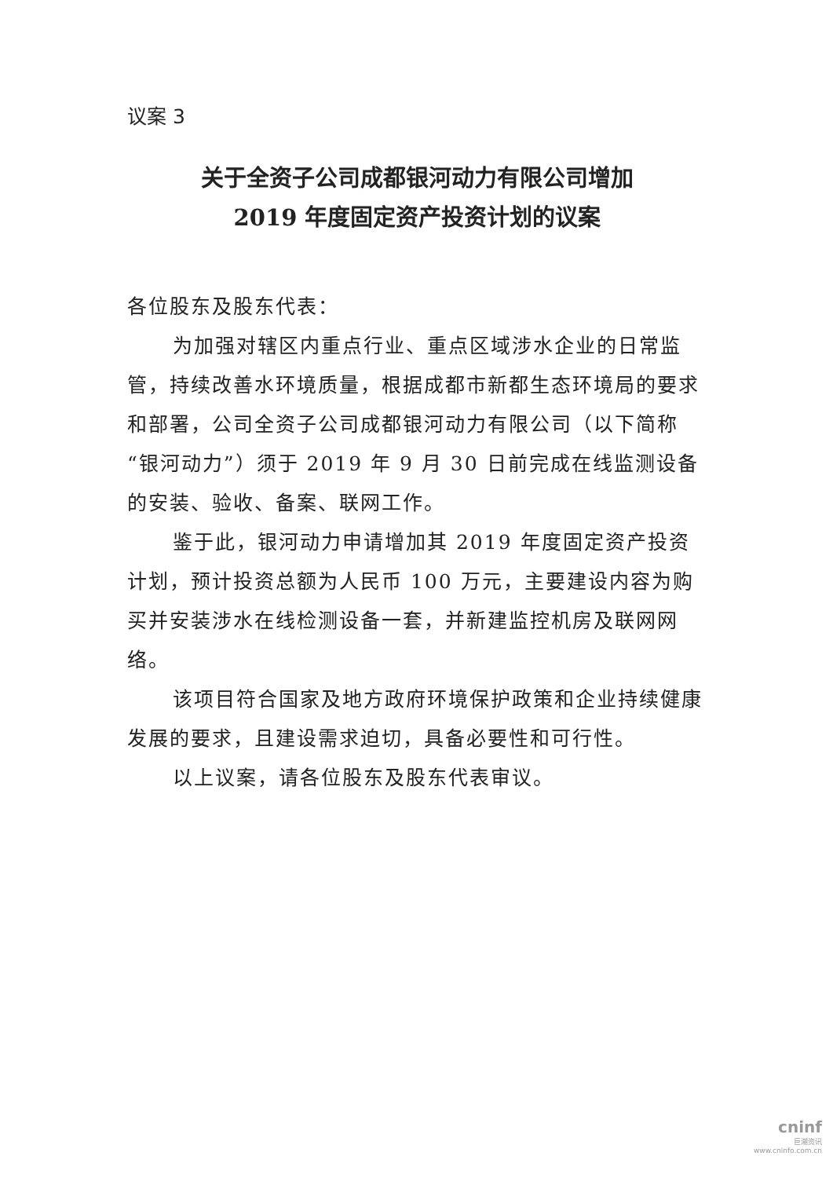议案 3
关于全资子公司成都银河动力有限公司增加
2019 年度固定资产投资计划的议案
各位股东及股东代表：
为加强对辖区内重点行业、重点区域涉水企业的日常监管，持续改善水环境质量，根据成都市新都生态环境局的要求和部署，公司全资子公司成都银河动力有限公司（以下简称“银河动力”）须于 2019 年 9 月 30 日前完成在线监测设备的安装、验收、备案、联网工作。
鉴于此，银河动力申请增加其 2019 年度固定资产投资计划，预计投资总额为人民币 100 万元，主要建设内容为购买并安装涉水在线检测设备一套，并新建监控机房及联网网络。
该项目符合国家及地方政府环境保护政策和企业持续健康发展的要求，且建设需求迫切，具备必要性和可行性。
以上议案，请各位股东及股东代表审议。
cninf
巨潮资讯
www.cninfo.com.cn